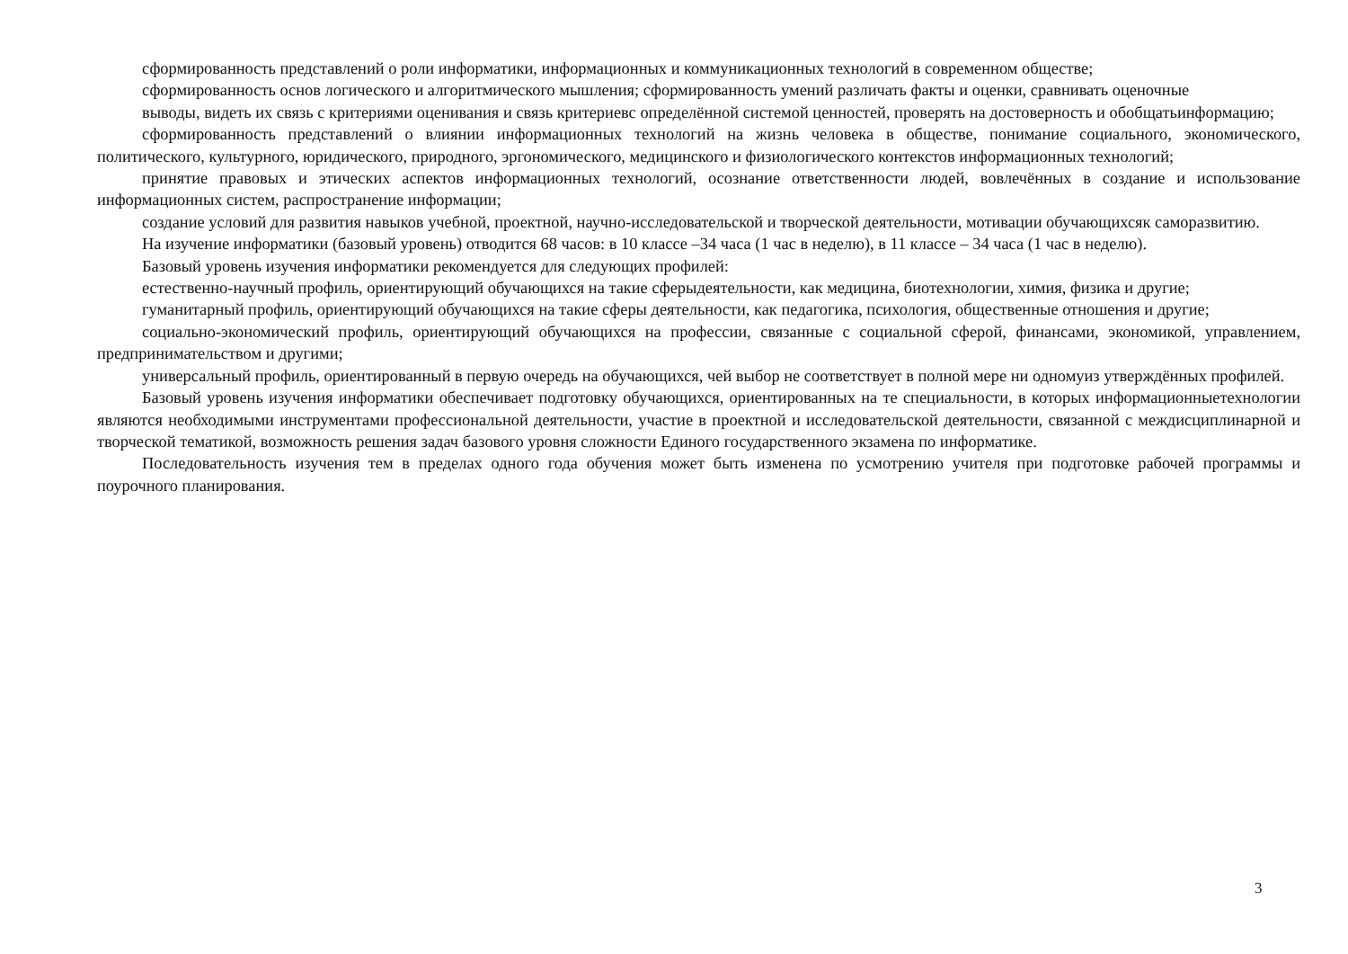сформированность представлений о роли информатики, информационных и коммуникационных технологий в современном обществе;
сформированность основ логического и алгоритмического мышления; сформированность умений различать факты и оценки, сравнивать оценочные
выводы, видеть их связь с критериями оценивания и связь критериевс определённой системой ценностей, проверять на достоверность и обобщатьинформацию;
сформированность представлений о влиянии информационных технологий на жизнь человека в обществе, понимание социального, экономического, политического, культурного, юридического, природного, эргономического, медицинского и физиологического контекстов информационных технологий;
принятие правовых и этических аспектов информационных технологий, осознание ответственности людей, вовлечённых в создание и использование информационных систем, распространение информации;
создание условий для развития навыков учебной, проектной, научно-исследовательской и творческой деятельности, мотивации обучающихсяк саморазвитию.
На изучение информатики (базовый уровень) отводится 68 часов: в 10 классе –34 часа (1 час в неделю), в 11 классе – 34 часа (1 час в неделю).
Базовый уровень изучения информатики рекомендуется для следующих профилей:
естественно-научный профиль, ориентирующий обучающихся на такие сферыдеятельности, как медицина, биотехнологии, химия, физика и другие;
гуманитарный профиль, ориентирующий обучающихся на такие сферы деятельности, как педагогика, психология, общественные отношения и другие;
социально-экономический профиль, ориентирующий обучающихся на профессии, связанные с социальной сферой, финансами, экономикой, управлением, предпринимательством и другими;
универсальный профиль, ориентированный в первую очередь на обучающихся, чей выбор не соответствует в полной мере ни одномуиз утверждённых профилей.
Базовый уровень изучения информатики обеспечивает подготовку обучающихся, ориентированных на те специальности, в которых информационныетехнологии являются необходимыми инструментами профессиональной деятельности, участие в проектной и исследовательской деятельности, связанной с междисциплинарной и творческой тематикой, возможность решения задач базового уровня сложности Единого государственного экзамена по информатике.
Последовательность изучения тем в пределах одного года обучения может быть изменена по усмотрению учителя при подготовке рабочей программы и поурочного планирования.
3